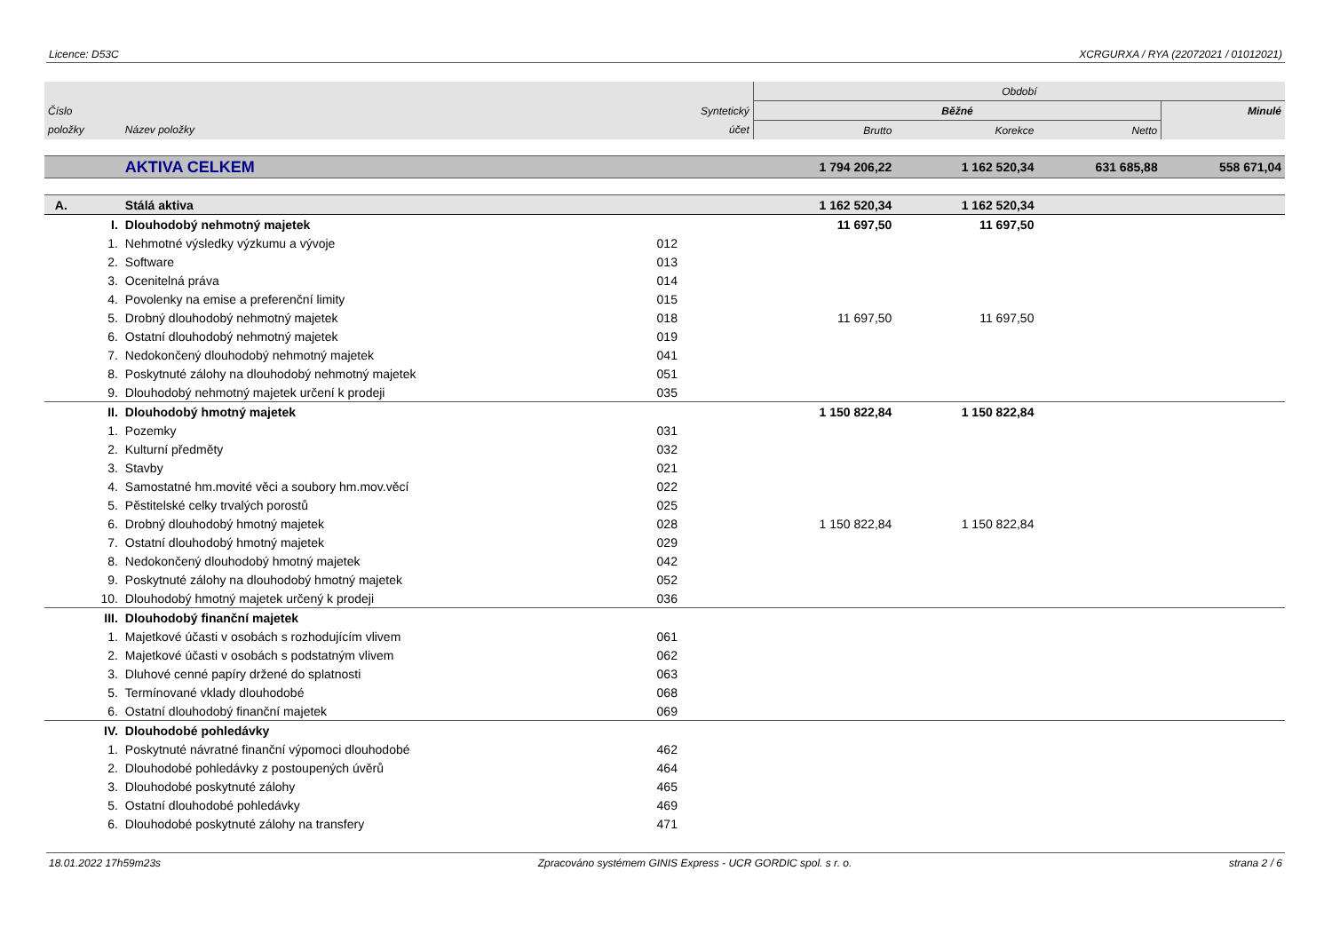Licence: D53C XCRGURXA / RYA (22072021 / 01012021)
| | | | Období | | | |
| --- | --- | --- | --- | --- | --- | --- |
| Číslo | | Syntetický | Běžné | | | Minulé |
| položky | Název položky | účet | Brutto | Korekce | Netto | |
| | AKTIVA CELKEM | | 1 794 206,22 | 1 162 520,34 | 631 685,88 | 558 671,04 |
| A. | Stálá aktiva | | 1 162 520,34 | 1 162 520,34 | | |
| I. | Dlouhodobý nehmotný majetek | | 11 697,50 | 11 697,50 | | |
| 1. | Nehmotné výsledky výzkumu a vývoje | 012 | | | | |
| 2. | Software | 013 | | | | |
| 3. | Ocenitelná práva | 014 | | | | |
| 4. | Povolenky na emise a preferenční limity | 015 | | | | |
| 5. | Drobný dlouhodobý nehmotný majetek | 018 | 11 697,50 | 11 697,50 | | |
| 6. | Ostatní dlouhodobý nehmotný majetek | 019 | | | | |
| 7. | Nedokončený dlouhodobý nehmotný majetek | 041 | | | | |
| 8. | Poskytnuté zálohy na dlouhodobý nehmotný majetek | 051 | | | | |
| 9. | Dlouhodobý nehmotný majetek určení k prodeji | 035 | | | | |
| II. | Dlouhodobý hmotný majetek | | 1 150 822,84 | 1 150 822,84 | | |
| 1. | Pozemky | 031 | | | | |
| 2. | Kulturní předměty | 032 | | | | |
| 3. | Stavby | 021 | | | | |
| 4. | Samostatné hm.movité věci a soubory hm.mov.věcí | 022 | | | | |
| 5. | Pěstitelské celky trvalých porostů | 025 | | | | |
| 6. | Drobný dlouhodobý hmotný majetek | 028 | 1 150 822,84 | 1 150 822,84 | | |
| 7. | Ostatní dlouhodobý hmotný majetek | 029 | | | | |
| 8. | Nedokončený dlouhodobý hmotný majetek | 042 | | | | |
| 9. | Poskytnuté zálohy na dlouhodobý hmotný majetek | 052 | | | | |
| 10. | Dlouhodobý hmotný majetek určený k prodeji | 036 | | | | |
| III. | Dlouhodobý finanční majetek | | | | | |
| 1. | Majetkové účasti v osobách s rozhodujícím vlivem | 061 | | | | |
| 2. | Majetkové účasti v osobách s podstatným vlivem | 062 | | | | |
| 3. | Dluhové cenné papíry držené do splatnosti | 063 | | | | |
| 5. | Termínované vklady dlouhodobé | 068 | | | | |
| 6. | Ostatní dlouhodobý finanční majetek | 069 | | | | |
| IV. | Dlouhodobé pohledávky | | | | | |
| 1. | Poskytnuté návratné finanční výpomoci dlouhodobé | 462 | | | | |
| 2. | Dlouhodobé pohledávky z postoupených úvěrů | 464 | | | | |
| 3. | Dlouhodobé poskytnuté zálohy | 465 | | | | |
| 5. | Ostatní dlouhodobé pohledávky | 469 | | | | |
| 6. | Dlouhodobé poskytnuté zálohy na transfery | 471 | | | | |
18.01.2022 17h59m23s Zpracováno systémem GINIS Express - UCR GORDIC spol. s r. o. strana 2 / 6